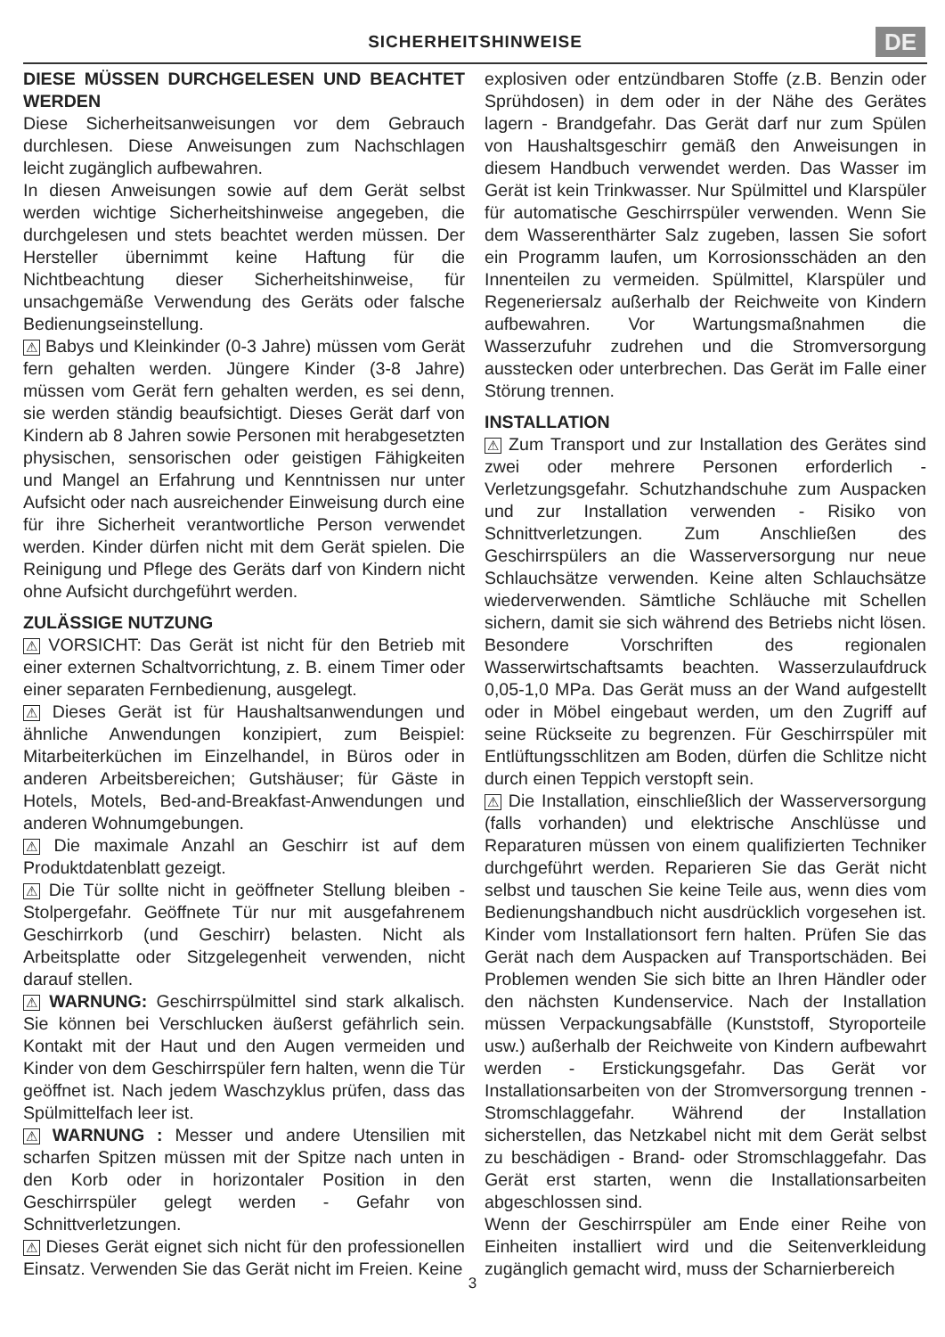SICHERHEITSHINWEISE
DE
DIESE MÜSSEN DURCHGELESEN UND BEACHTET WERDEN
Diese Sicherheitsanweisungen vor dem Gebrauch durchlesen. Diese Anweisungen zum Nachschlagen leicht zugänglich aufbewahren.
In diesen Anweisungen sowie auf dem Gerät selbst werden wichtige Sicherheitshinweise angegeben, die durchgelesen und stets beachtet werden müssen. Der Hersteller übernimmt keine Haftung für die Nichtbeachtung dieser Sicherheitshinweise, für unsachgemäße Verwendung des Geräts oder falsche Bedienungseinstellung.
⚠ Babys und Kleinkinder (0-3 Jahre) müssen vom Gerät fern gehalten werden. Jüngere Kinder (3-8 Jahre) müssen vom Gerät fern gehalten werden, es sei denn, sie werden ständig beaufsichtigt. Dieses Gerät darf von Kindern ab 8 Jahren sowie Personen mit herabgesetzten physischen, sensorischen oder geistigen Fähigkeiten und Mangel an Erfahrung und Kenntnissen nur unter Aufsicht oder nach ausreichender Einweisung durch eine für ihre Sicherheit verantwortliche Person verwendet werden. Kinder dürfen nicht mit dem Gerät spielen. Die Reinigung und Pflege des Geräts darf von Kindern nicht ohne Aufsicht durchgeführt werden.
ZULÄSSIGE NUTZUNG
⚠ VORSICHT: Das Gerät ist nicht für den Betrieb mit einer externen Schaltvorrichtung, z. B. einem Timer oder einer separaten Fernbedienung, ausgelegt.
⚠ Dieses Gerät ist für Haushaltsanwendungen und ähnliche Anwendungen konzipiert, zum Beispiel: Mitarbeiterküchen im Einzelhandel, in Büros oder in anderen Arbeitsbereichen; Gutshäuser; für Gäste in Hotels, Motels, Bed-and-Breakfast-Anwendungen und anderen Wohnumgebungen.
⚠ Die maximale Anzahl an Geschirr ist auf dem Produktdatenblatt gezeigt.
⚠ Die Tür sollte nicht in geöffneter Stellung bleiben - Stolpergefahr. Geöffnete Tür nur mit ausgefahrenem Geschirrkorb (und Geschirr) belasten. Nicht als Arbeitsplatte oder Sitzgelegenheit verwenden, nicht darauf stellen.
⚠ WARNUNG: Geschirrspülmittel sind stark alkalisch. Sie können bei Verschlucken äußerst gefährlich sein. Kontakt mit der Haut und den Augen vermeiden und Kinder von dem Geschirrspüler fern halten, wenn die Tür geöffnet ist. Nach jedem Waschzyklus prüfen, dass das Spülmittelfach leer ist.
⚠ WARNUNG : Messer und andere Utensilien mit scharfen Spitzen müssen mit der Spitze nach unten in den Korb oder in horizontaler Position in den Geschirrspüler gelegt werden - Gefahr von Schnittverletzungen.
⚠ Dieses Gerät eignet sich nicht für den professionellen Einsatz. Verwenden Sie das Gerät nicht im Freien. Keine
explosiven oder entzündbaren Stoffe (z.B. Benzin oder Sprühdosen) in dem oder in der Nähe des Gerätes lagern - Brandgefahr. Das Gerät darf nur zum Spülen von Haushaltsgeschirr gemäß den Anweisungen in diesem Handbuch verwendet werden. Das Wasser im Gerät ist kein Trinkwasser. Nur Spülmittel und Klarspüler für automatische Geschirrspüler verwenden. Wenn Sie dem Wasserenthärter Salz zugeben, lassen Sie sofort ein Programm laufen, um Korrosionsschäden an den Innenteilen zu vermeiden. Spülmittel, Klarspüler und Regeneriersalz außerhalb der Reichweite von Kindern aufbewahren. Vor Wartungsmaßnahmen die Wasserzufuhr zudrehen und die Stromversorgung ausstecken oder unterbrechen. Das Gerät im Falle einer Störung trennen.
INSTALLATION
⚠ Zum Transport und zur Installation des Gerätes sind zwei oder mehrere Personen erforderlich - Verletzungsgefahr. Schutzhandschuhe zum Auspacken und zur Installation verwenden - Risiko von Schnittverletzungen. Zum Anschließen des Geschirrspülers an die Wasserversorgung nur neue Schlauchsätze verwenden. Keine alten Schlauchsätze wiederverwenden. Sämtliche Schläuche mit Schellen sichern, damit sie sich während des Betriebs nicht lösen. Besondere Vorschriften des regionalen Wasserwirtschaftsamts beachten. Wasserzulaufdruck 0,05-1,0 MPa. Das Gerät muss an der Wand aufgestellt oder in Möbel eingebaut werden, um den Zugriff auf seine Rückseite zu begrenzen. Für Geschirrspüler mit Entlüftungsschlitzen am Boden, dürfen die Schlitze nicht durch einen Teppich verstopft sein.
⚠ Die Installation, einschließlich der Wasserversorgung (falls vorhanden) und elektrische Anschlüsse und Reparaturen müssen von einem qualifizierten Techniker durchgeführt werden. Reparieren Sie das Gerät nicht selbst und tauschen Sie keine Teile aus, wenn dies vom Bedienungshandbuch nicht ausdrücklich vorgesehen ist. Kinder vom Installationsort fern halten. Prüfen Sie das Gerät nach dem Auspacken auf Transportschäden. Bei Problemen wenden Sie sich bitte an Ihren Händler oder den nächsten Kundenservice. Nach der Installation müssen Verpackungsabfälle (Kunststoff, Styroporteile usw.) außerhalb der Reichweite von Kindern aufbewahrt werden - Erstickungsgefahr. Das Gerät vor Installationsarbeiten von der Stromversorgung trennen - Stromschlaggefahr. Während der Installation sicherstellen, das Netzkabel nicht mit dem Gerät selbst zu beschädigen - Brand- oder Stromschlaggefahr. Das Gerät erst starten, wenn die Installationsarbeiten abgeschlossen sind.
Wenn der Geschirrspüler am Ende einer Reihe von Einheiten installiert wird und die Seitenverkleidung zugänglich gemacht wird, muss der Scharnierbereich
3